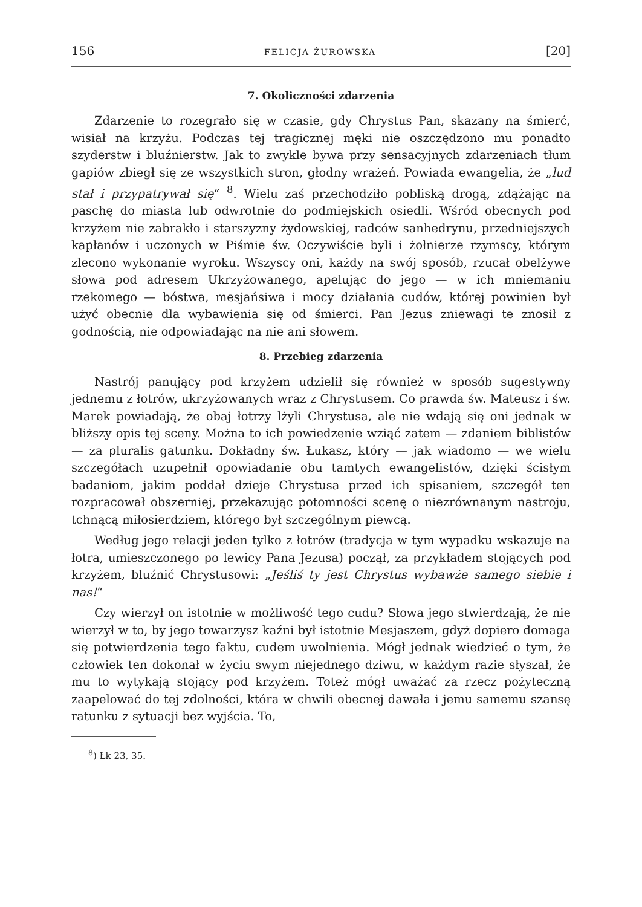156 FELICJA ŻUROWSKA [20]
7. Okoliczności zdarzenia
Zdarzenie to rozegrało się w czasie, gdy Chrystus Pan, skazany na śmierć, wisiał na krzyżu. Podczas tej tragicznej męki nie oszczędzono mu ponadto szyderstw i bluźnierstw. Jak to zwykle bywa przy sensacyjnych zdarzeniach tłum gapiów zbiegł się ze wszystkich stron, głodny wrażeń. Powiada ewangelia, że „lud stał i przypatrywał się“ <sup>8</sup>. Wielu zaś przechodziło pobliską drogą, zdążając na paschę do miasta lub odwrotnie do podmiejskich osiedli. Wśród obecnych pod krzyżem nie zabrakło i starszyzny żydowskiej, radców sanhedrynu, przedniejszych kapłanów i uczonych w Piśmie św. Oczywiście byli i żołnierze rzymscy, którym zlecono wykonanie wyroku. Wszyscy oni, każdy na swój sposób, rzucał obelżywe słowa pod adresem Ukrzyżowanego, apelując do jego — w ich mniemaniu rzekomego — bóstwa, mesjańsiwa i mocy działania cudów, której powinien był użyć obecnie dla wybawienia się od śmierci. Pan Jezus zniewagi te znosił z godnością, nie odpowiadając na nie ani słowem.
8. Przebieg zdarzenia
Nastrój panujący pod krzyżem udzielił się również w sposób sugestywny jednemu z łotrów, ukrzyżowanych wraz z Chrystusem. Co prawda św. Mateusz i św. Marek powiadają, że obaj łotrzy lżyli Chrystusa, ale nie wdają się oni jednak w bliższy opis tej sceny. Można to ich powiedzenie wziąć zatem — zdaniem biblistów — za pluralis gatunku. Dokładny św. Łukasz, który — jak wiadomo — we wielu szczegółach uzupełnił opowiadanie obu tamtych ewangelistów, dzięki ścisłym badaniom, jakim poddał dzieje Chrystusa przed ich spisaniem, szczegół ten rozpracował obszerniej, przekazując potomności scenę o niezrównanym nastroju, tchnącą miłosierdziem, którego był szczególnym piewcą.
Według jego relacji jeden tylko z łotrów (tradycja w tym wypadku wskazuje na łotra, umieszczonego po lewicy Pana Jezusa) począł, za przykładem stojących pod krzyżem, bluźnić Chrystusowi: „Jeśliś ty jest Chrystus wybawże samego siebie i nas!“
Czy wierzył on istotnie w możliwość tego cudu? Słowa jego stwierdzają, że nie wierzył w to, by jego towarzysz kaźni był istotnie Mesjaszem, gdyż dopiero domaga się potwierdzenia tego faktu, cudem uwolnienia. Mógł jednak wiedzieć o tym, że człowiek ten dokonał w życiu swym niejednego dziwu, w każdym razie słyszał, że mu to wytykają stojący pod krzyżem. Toteż mógł uważać za rzecz pożyteczną zaapelować do tej zdolności, która w chwili obecnej dawała i jemu samemu szansę ratunku z sytuacji bez wyjścia. To,
<sup>8</sup>) Łk 23, 35.